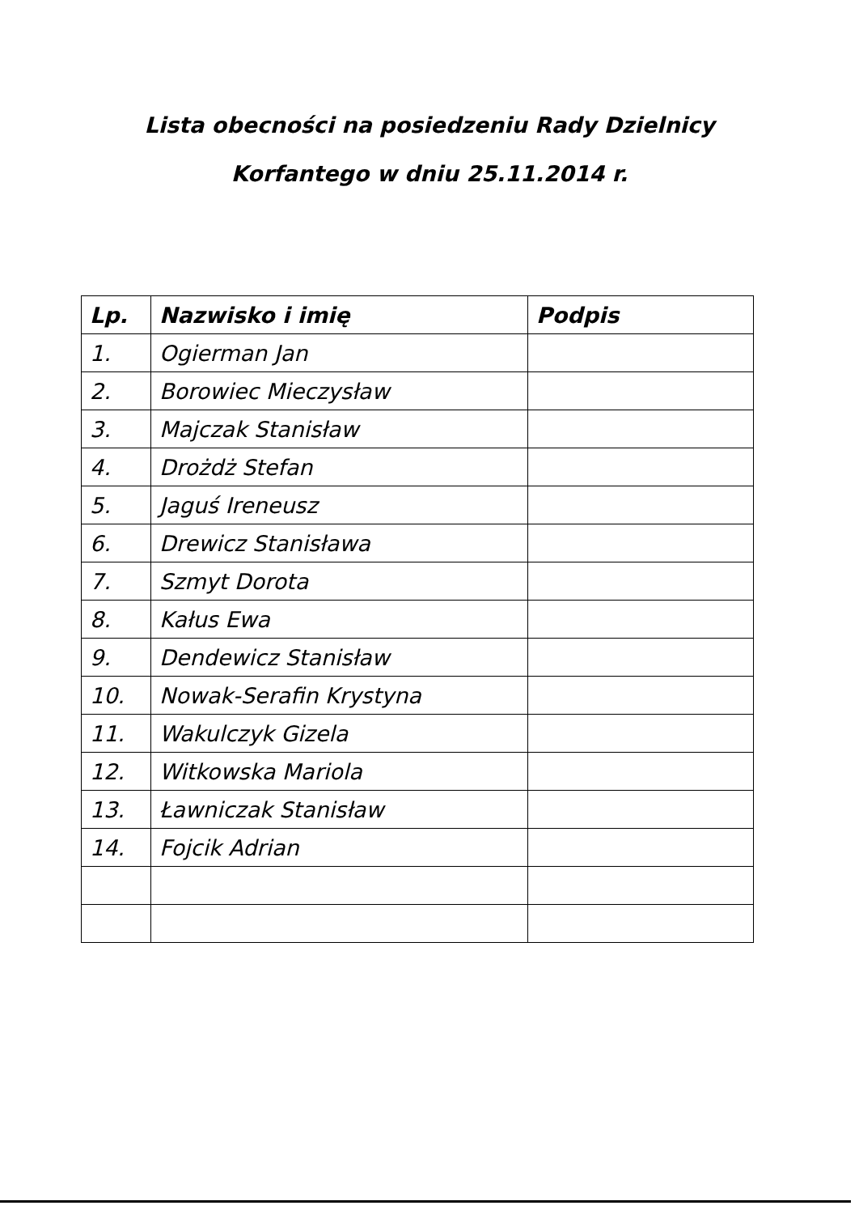Lista obecności na posiedzeniu Rady Dzielnicy
Korfantego w dniu 25.11.2014 r.
| Lp. | Nazwisko i imię | Podpis |
| --- | --- | --- |
| 1. | Ogierman Jan | |
| 2. | Borowiec Mieczysław | |
| 3. | Majczak Stanisław | |
| 4. | Drożdż Stefan | |
| 5. | Jaguś Ireneusz | |
| 6. | Drewicz Stanisława | |
| 7. | Szmyt Dorota | |
| 8. | Kałus Ewa | |
| 9. | Dendewicz Stanisław | |
| 10. | Nowak-Serafin Krystyna | |
| 11. | Wakulczyk Gizela | |
| 12. | Witkowska Mariola | |
| 13. | Ławniczak Stanisław | |
| 14. | Fojcik Adrian | |